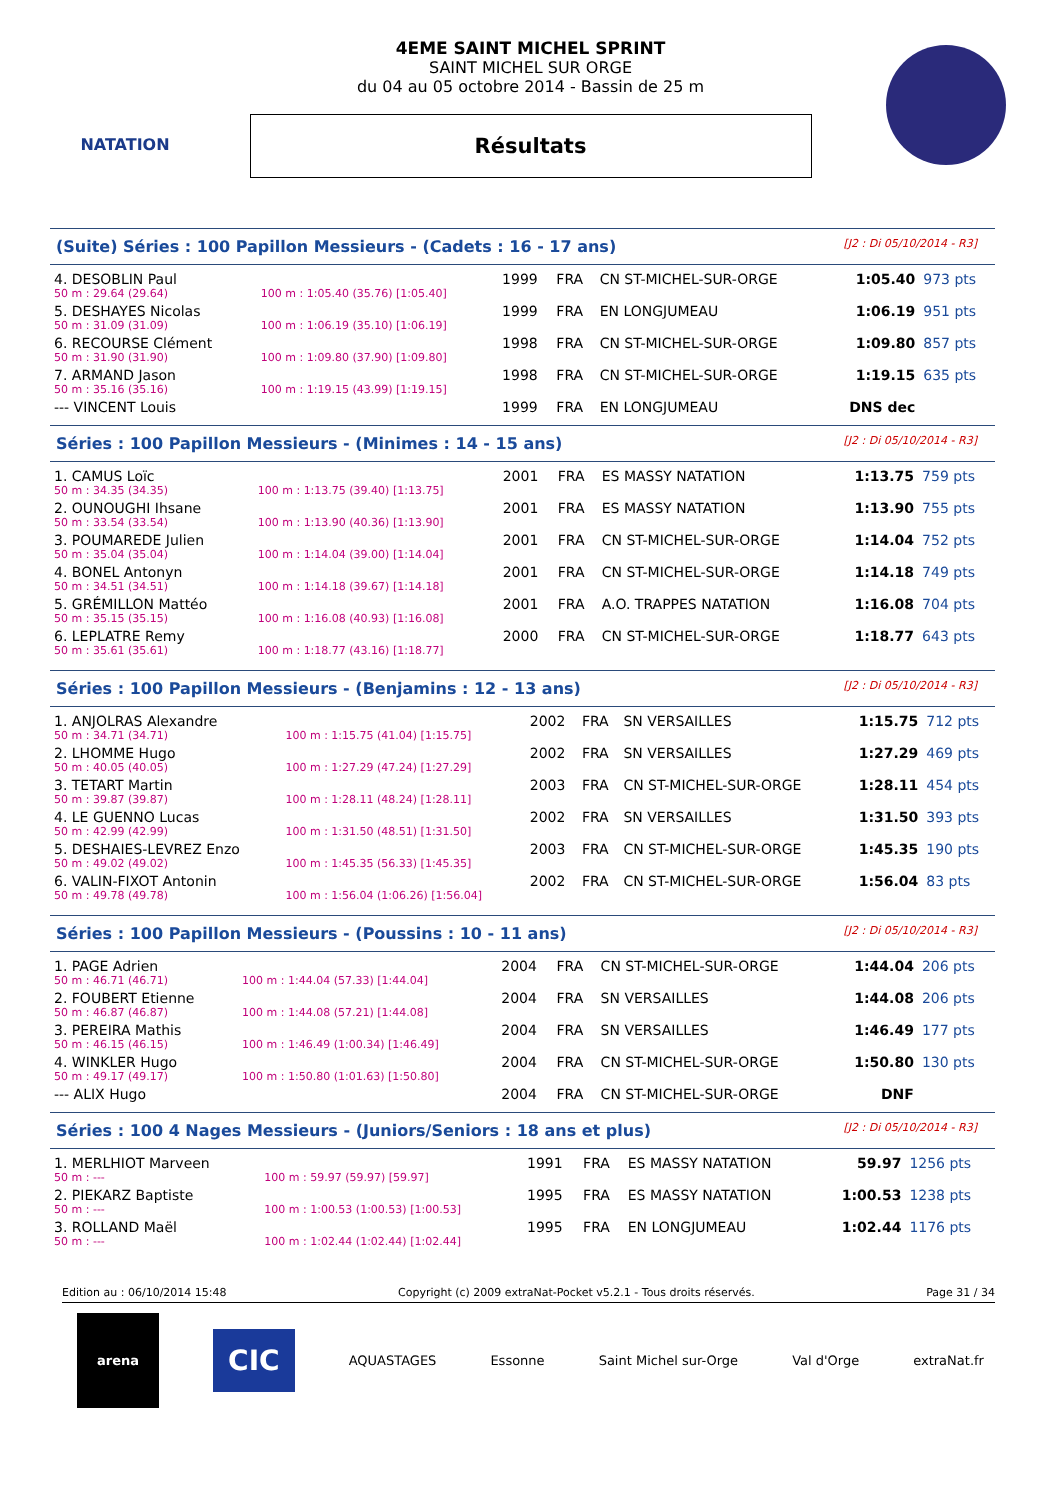NATATION
4EME SAINT MICHEL SPRINT
SAINT MICHEL SUR ORGE
du 04 au 05 octobre 2014 - Bassin de 25 m
Résultats
(Suite) Séries : 100 Papillon Messieurs - (Cadets : 16 - 17 ans) [J2 : Di 05/10/2014 - R3]
| 4. DESOBLIN Paul | | 1999 | FRA | CN ST-MICHEL-SUR-ORGE | 1:05.40 | 973 pts |
| 50 m : 29.64 (29.64) | 100 m : 1:05.40 (35.76) [1:05.40] | | | | | |
| 5. DESHAYES Nicolas | | 1999 | FRA | EN LONGJUMEAU | 1:06.19 | 951 pts |
| 50 m : 31.09 (31.09) | 100 m : 1:06.19 (35.10) [1:06.19] | | | | | |
| 6. RECOURSE Clément | | 1998 | FRA | CN ST-MICHEL-SUR-ORGE | 1:09.80 | 857 pts |
| 50 m : 31.90 (31.90) | 100 m : 1:09.80 (37.90) [1:09.80] | | | | | |
| 7. ARMAND Jason | | 1998 | FRA | CN ST-MICHEL-SUR-ORGE | 1:19.15 | 635 pts |
| 50 m : 35.16 (35.16) | 100 m : 1:19.15 (43.99) [1:19.15] | | | | | |
| --- VINCENT Louis | | 1999 | FRA | EN LONGJUMEAU | DNS dec | |
Séries : 100 Papillon Messieurs - (Minimes : 14 - 15 ans) [J2 : Di 05/10/2014 - R3]
| 1. CAMUS Loïc | | 2001 | FRA | ES MASSY NATATION | 1:13.75 | 759 pts |
| 50 m : 34.35 (34.35) | 100 m : 1:13.75 (39.40) [1:13.75] | | | | | |
| 2. OUNOUGHI Ihsane | | 2001 | FRA | ES MASSY NATATION | 1:13.90 | 755 pts |
| 50 m : 33.54 (33.54) | 100 m : 1:13.90 (40.36) [1:13.90] | | | | | |
| 3. POUMAREDE Julien | | 2001 | FRA | CN ST-MICHEL-SUR-ORGE | 1:14.04 | 752 pts |
| 50 m : 35.04 (35.04) | 100 m : 1:14.04 (39.00) [1:14.04] | | | | | |
| 4. BONEL Antonyn | | 2001 | FRA | CN ST-MICHEL-SUR-ORGE | 1:14.18 | 749 pts |
| 50 m : 34.51 (34.51) | 100 m : 1:14.18 (39.67) [1:14.18] | | | | | |
| 5. GRÉMILLON Mattéo | | 2001 | FRA | A.O. TRAPPES NATATION | 1:16.08 | 704 pts |
| 50 m : 35.15 (35.15) | 100 m : 1:16.08 (40.93) [1:16.08] | | | | | |
| 6. LEPLATRE Remy | | 2000 | FRA | CN ST-MICHEL-SUR-ORGE | 1:18.77 | 643 pts |
| 50 m : 35.61 (35.61) | 100 m : 1:18.77 (43.16) [1:18.77] | | | | | |
Séries : 100 Papillon Messieurs - (Benjamins : 12 - 13 ans) [J2 : Di 05/10/2014 - R3]
| 1. ANJOLRAS Alexandre | | 2002 | FRA | SN VERSAILLES | 1:15.75 | 712 pts |
| 50 m : 34.71 (34.71) | 100 m : 1:15.75 (41.04) [1:15.75] | | | | | |
| 2. LHOMME Hugo | | 2002 | FRA | SN VERSAILLES | 1:27.29 | 469 pts |
| 50 m : 40.05 (40.05) | 100 m : 1:27.29 (47.24) [1:27.29] | | | | | |
| 3. TETART Martin | | 2003 | FRA | CN ST-MICHEL-SUR-ORGE | 1:28.11 | 454 pts |
| 50 m : 39.87 (39.87) | 100 m : 1:28.11 (48.24) [1:28.11] | | | | | |
| 4. LE GUENNO Lucas | | 2002 | FRA | SN VERSAILLES | 1:31.50 | 393 pts |
| 50 m : 42.99 (42.99) | 100 m : 1:31.50 (48.51) [1:31.50] | | | | | |
| 5. DESHAIES-LEVREZ Enzo | | 2003 | FRA | CN ST-MICHEL-SUR-ORGE | 1:45.35 | 190 pts |
| 50 m : 49.02 (49.02) | 100 m : 1:45.35 (56.33) [1:45.35] | | | | | |
| 6. VALIN-FIXOT Antonin | | 2002 | FRA | CN ST-MICHEL-SUR-ORGE | 1:56.04 | 83 pts |
| 50 m : 49.78 (49.78) | 100 m : 1:56.04 (1:06.26) [1:56.04] | | | | | |
Séries : 100 Papillon Messieurs - (Poussins : 10 - 11 ans) [J2 : Di 05/10/2014 - R3]
| 1. PAGE Adrien | | 2004 | FRA | CN ST-MICHEL-SUR-ORGE | 1:44.04 | 206 pts |
| 50 m : 46.71 (46.71) | 100 m : 1:44.04 (57.33) [1:44.04] | | | | | |
| 2. FOUBERT Etienne | | 2004 | FRA | SN VERSAILLES | 1:44.08 | 206 pts |
| 50 m : 46.87 (46.87) | 100 m : 1:44.08 (57.21) [1:44.08] | | | | | |
| 3. PEREIRA Mathis | | 2004 | FRA | SN VERSAILLES | 1:46.49 | 177 pts |
| 50 m : 46.15 (46.15) | 100 m : 1:46.49 (1:00.34) [1:46.49] | | | | | |
| 4. WINKLER Hugo | | 2004 | FRA | CN ST-MICHEL-SUR-ORGE | 1:50.80 | 130 pts |
| 50 m : 49.17 (49.17) | 100 m : 1:50.80 (1:01.63) [1:50.80] | | | | | |
| --- ALIX Hugo | | 2004 | FRA | CN ST-MICHEL-SUR-ORGE | DNF | |
Séries : 100 4 Nages Messieurs - (Juniors/Seniors : 18 ans et plus) [J2 : Di 05/10/2014 - R3]
| 1. MERLHIOT Marveen | | 1991 | FRA | ES MASSY NATATION | 59.97 | 1256 pts |
| 50 m : --- | 100 m : 59.97 (59.97) [59.97] | | | | | |
| 2. PIEKARZ Baptiste | | 1995 | FRA | ES MASSY NATATION | 1:00.53 | 1238 pts |
| 50 m : --- | 100 m : 1:00.53 (1:00.53) [1:00.53] | | | | | |
| 3. ROLLAND Maël | | 1995 | FRA | EN LONGJUMEAU | 1:02.44 | 1176 pts |
| 50 m : --- | 100 m : 1:02.44 (1:02.44) [1:02.44] | | | | | |
Edition au : 06/10/2014 15:48 Copyright (c) 2009 extraNat-Pocket v5.2.1 - Tous droits réservés. Page 31 / 34
arena CIC AQUASTAGES Essonne Saint Michel sur-Orge Val d'Orge extraNat.fr